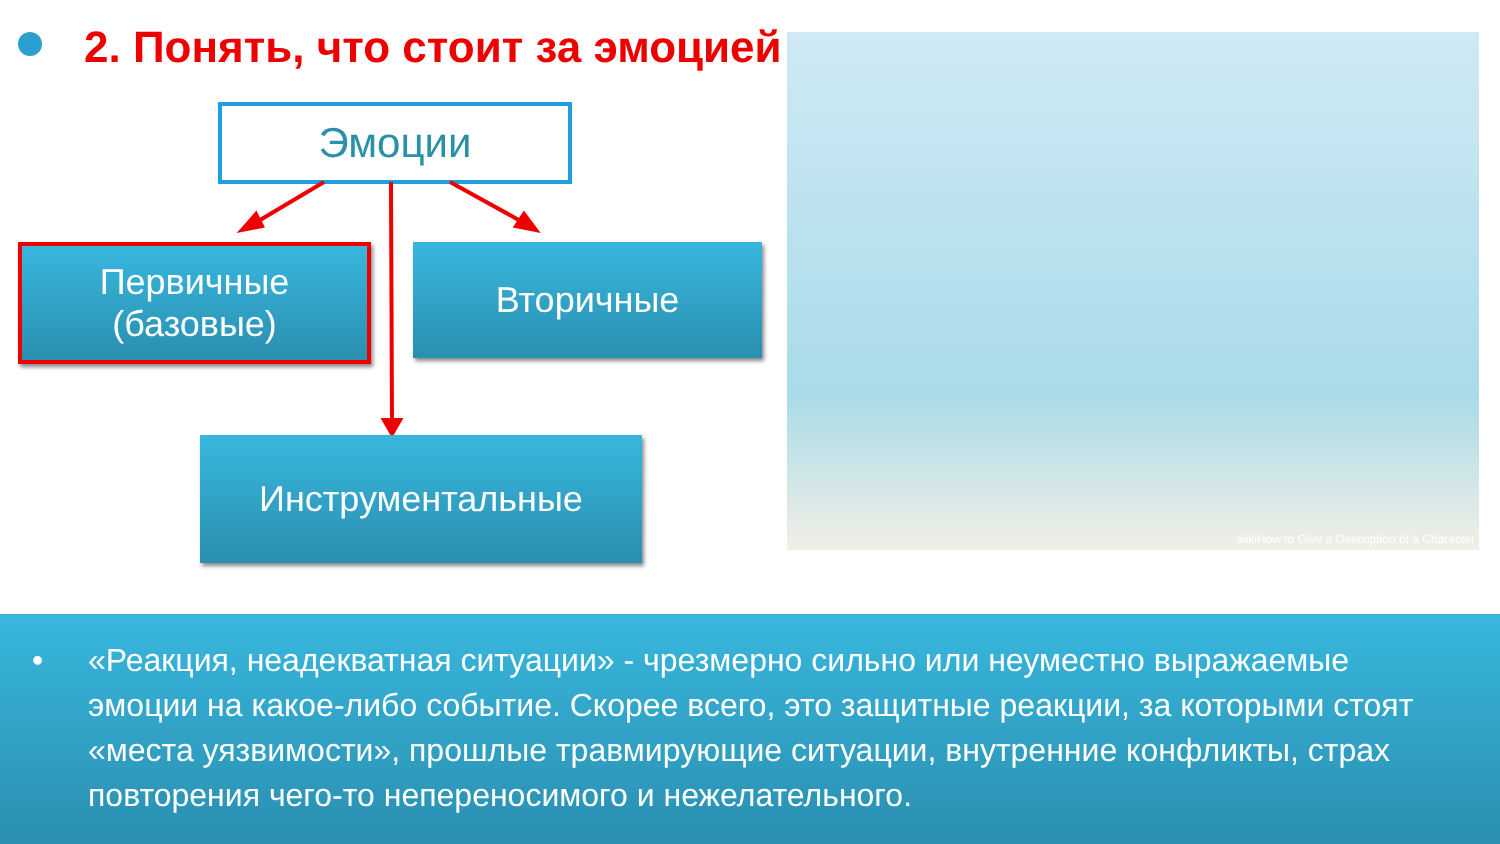2. Понять, что стоит за эмоцией
Эмоции
Первичные
(базовые)
Вторичные
Инструментальные
wikiHow to Give a Description of a Character
• «Реакция, неадекватная ситуации» - чрезмерно сильно или неуместно выражаемые эмоции на какое-либо событие. Скорее всего, это защитные реакции, за которыми стоят «места уязвимости», прошлые травмирующие ситуации, внутренние конфликты, страх повторения чего-то непереносимого и нежелательного.